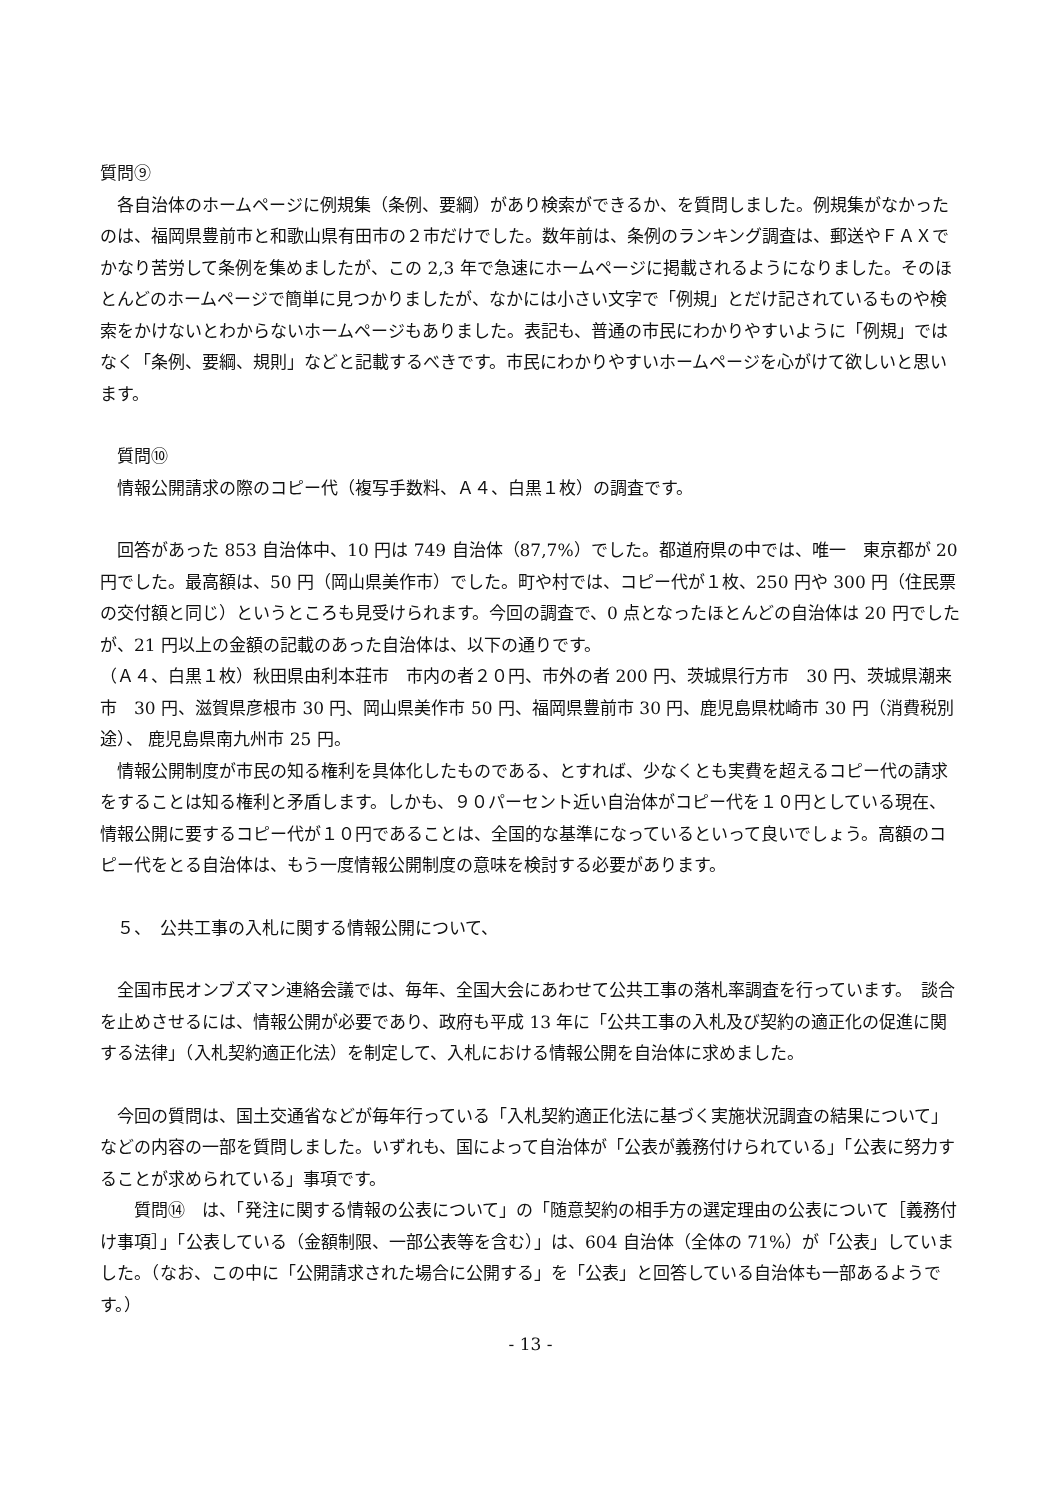質問⑨
　各自治体のホームページに例規集（条例、要綱）があり検索ができるか、を質問しました。例規集がなかったのは、福岡県豊前市と和歌山県有田市の２市だけでした。数年前は、条例のランキング調査は、郵送やＦＡＸでかなり苦労して条例を集めましたが、この 2,3 年で急速にホームページに掲載されるようになりました。そのほとんどのホームページで簡単に見つかりましたが、なかには小さい文字で「例規」とだけ記されているものや検索をかけないとわからないホームページもありました。表記も、普通の市民にわかりやすいように「例規」ではなく「条例、要綱、規則」などと記載するべきです。市民にわかりやすいホームページを心がけて欲しいと思います。
　質問⑩
　情報公開請求の際のコピー代（複写手数料、Ａ４、白黒１枚）の調査です。
　回答があった 853 自治体中、10 円は 749 自治体（87,7%）でした。都道府県の中では、唯一　東京都が 20 円でした。最高額は、50 円（岡山県美作市）でした。町や村では、コピー代が１枚、250 円や 300 円（住民票の交付額と同じ）というところも見受けられます。今回の調査で、0 点となったほとんどの自治体は 20 円でしたが、21 円以上の金額の記載のあった自治体は、以下の通りです。
（Ａ４、白黒１枚）秋田県由利本荘市　市内の者２０円、市外の者 200 円、茨城県行方市　30 円、茨城県潮来市　30 円、滋賀県彦根市 30 円、岡山県美作市 50 円、福岡県豊前市 30 円、鹿児島県枕崎市 30 円（消費税別途）、 鹿児島県南九州市 25 円。
　情報公開制度が市民の知る権利を具体化したものである、とすれば、少なくとも実費を超えるコピー代の請求をすることは知る権利と矛盾します。しかも、９０パーセント近い自治体がコピー代を１０円としている現在、情報公開に要するコピー代が１０円であることは、全国的な基準になっているといって良いでしょう。高額のコピー代をとる自治体は、もう一度情報公開制度の意味を検討する必要があります。
　５、　公共工事の入札に関する情報公開について、
　全国市民オンブズマン連絡会議では、毎年、全国大会にあわせて公共工事の落札率調査を行っています。　談合を止めさせるには、情報公開が必要であり、政府も平成 13 年に「公共工事の入札及び契約の適正化の促進に関する法律」（入札契約適正化法）を制定して、入札における情報公開を自治体に求めました。
　今回の質問は、国土交通省などが毎年行っている「入札契約適正化法に基づく実施状況調査の結果について」などの内容の一部を質問しました。いずれも、国によって自治体が「公表が義務付けられている」「公表に努力することが求められている」事項です。
　　質問⑭　は、「発注に関する情報の公表について」の「随意契約の相手方の選定理由の公表について［義務付け事項］」「公表している（金額制限、一部公表等を含む）」は、604 自治体（全体の 71%）が「公表」していました。（なお、この中に「公開請求された場合に公開する」を「公表」と回答している自治体も一部あるようです。）
- 13 -